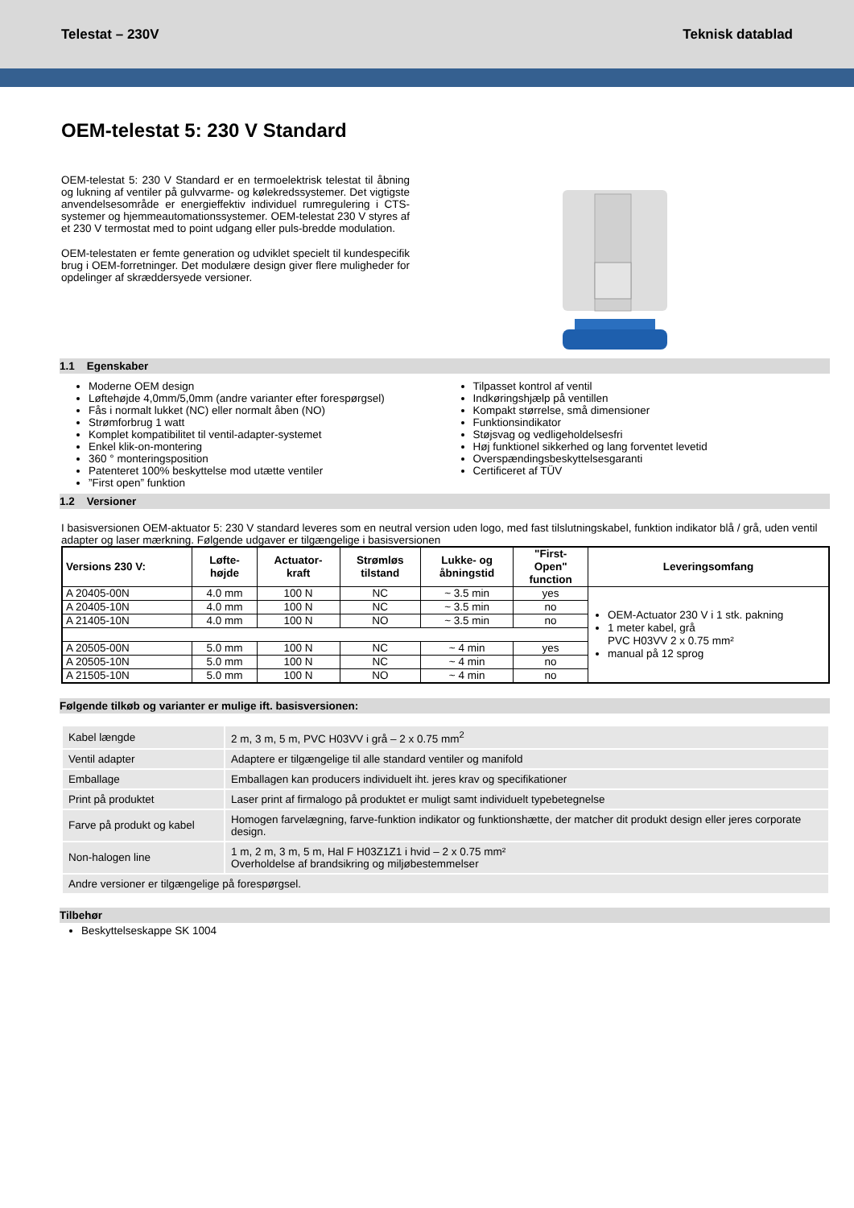Telestat – 230V Teknisk datablad
OEM-telestat 5: 230 V Standard
OEM-telestat 5: 230 V Standard er en termoelektrisk telestat til åbning og lukning af ventiler på gulvvarme- og kølekredssystemer. Det vigtigste anvendelsesområde er energieffektiv individuel rumregulering i CTS-systemer og hjemmeautomationssystemer. OEM-telestat 230 V styres af et 230 V termostat med to point udgang eller puls-bredde modulation.
OEM-telestaten er femte generation og udviklet specielt til kundespecifik brug i OEM-forretninger. Det modulære design giver flere muligheder for opdelinger af skræddersyede versioner.
1.1 Egenskaber
Moderne OEM design
Løftehøjde 4,0mm/5,0mm (andre varianter efter forespørgsel)
Fås i normalt lukket (NC) eller normalt åben (NO)
Strømforbrug 1 watt
Komplet kompatibilitet til ventil-adapter-systemet
Enkel klik-on-montering
360 ° monteringsposition
Patenteret 100% beskyttelse mod utætte ventiler
”First open” funktion
Tilpasset kontrol af ventil
Indkøringshjælp på ventillen
Kompakt størrelse, små dimensioner
Funktionsindikator
Støjsvag og vedligeholdelsesfri
Høj funktionel sikkerhed og lang forventet levetid
Overspændingsbeskyttelsesgaranti
Certificeret af TÜV
1.2 Versioner
I basisversionen OEM-aktuator 5: 230 V standard leveres som en neutral version uden logo, med fast tilslutningskabel, funktion indikator blå / grå, uden ventil adapter og laser mærkning. Følgende udgaver er tilgængelige i basisversionen
| Versions 230 V: | Løfte- højde | Actuator- kraft | Strømløs tilstand | Lukke- og åbningstid | "First- Open" function | Leveringsomfang |
| --- | --- | --- | --- | --- | --- | --- |
| A 20405-00N | 4.0 mm | 100 N | NC | ~ 3.5 min | yes | OEM-Actuator 230 V i 1 stk. pakning 1 meter kabel, grå PVC H03VV 2 x 0.75 mm² manual på 12 sprog |
| A 20405-10N | 4.0 mm | 100 N | NC | ~ 3.5 min | no | |
| A 21405-10N | 4.0 mm | 100 N | NO | ~ 3.5 min | no | |
| A 20505-00N | 5.0 mm | 100 N | NC | ~ 4 min | yes | |
| A 20505-10N | 5.0 mm | 100 N | NC | ~ 4 min | no | |
| A 21505-10N | 5.0 mm | 100 N | NO | ~ 4 min | no | |
Følgende tilkøb og varianter er mulige ift. basisversionen:
| Kabel længde | 2 m, 3 m, 5 m, PVC H03VV i grå – 2 x 0.75 mm<sup>2</sup> |
| Ventil adapter | Adaptere er tilgængelige til alle standard ventiler og manifold |
| Emballage | Emballagen kan producers individuelt iht. jeres krav og specifikationer |
| Print på produktet | Laser print af firmalogo på produktet er muligt samt individuelt typebetegnelse |
| Farve på produkt og kabel | Homogen farvelægning, farve-funktion indikator og funktionshætte, der matcher dit produkt design eller jeres corporate design. |
| Non-halogen line | 1 m, 2 m, 3 m, 5 m, Hal F H03Z1Z1 i hvid – 2 x 0.75 mm² Overholdelse af brandsikring og miljøbestemmelser |
| Andre versioner er tilgængelige på forespørgsel. | |
Tilbehør
Beskyttelseskappe SK 1004